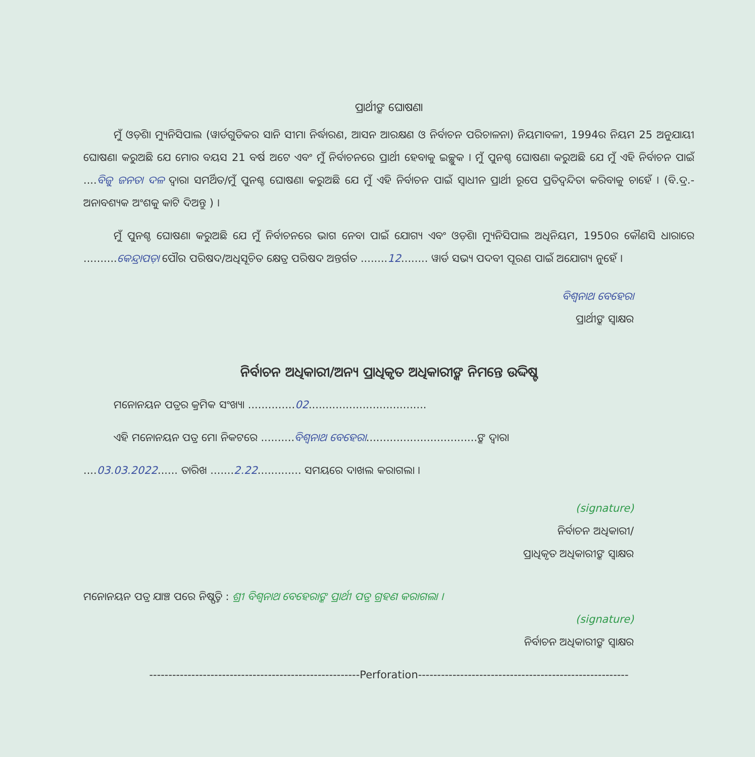ପ୍ରାର୍ଥୀଙ୍କ ଘୋଷଣା
ମୁଁ ଓଡ଼ିଶା ମ୍ୟୁନିସିପାଲ (ୱାର୍ଡଗୁଡିକର ସାନି ସୀମା ନିର୍ଦ୍ଧାରଣ, ଆସନ ଆରକ୍ଷଣ ଓ ନିର୍ବାଚନ ପରିଚାଳନା) ନିୟମାବଳୀ, 1994ର ନିୟମ 25 ଅନୁଯାୟୀ ଘୋଷଣା କରୁଅଛି ଯେ ମୋର ବୟସ 21 ବର୍ଷ ଅଟେ ଏବଂ ମୁଁ ନିର୍ବାଚନରେ ପ୍ରାର୍ଥୀ ହେବାକୁ ଇଚ୍ଛୁକ । ମୁଁ ପୁନଶ୍ଚ ଘୋଷଣା କରୁଅଛି ଯେ ମୁଁ ଏହି ନିର୍ବାଚନ ପାଇଁ ....ବିଜୁ ଜନତା ଦଳ ଦ୍ୱାରା ସମର୍ଥିତ/ମୁଁ ପୁନଶ୍ଚ ଘୋଷଣା କରୁଅଛି ଯେ ମୁଁ ଏହି ନିର୍ବାଚନ ପାଇଁ ସ୍ୱାଧୀନ ପ୍ରାର୍ଥୀ ରୂପେ ପ୍ରତିଦ୍ୱନ୍ଦିତା କରିବାକୁ ଚାହେଁ । (ବି.ଦ୍ର.-ଅନାବଶ୍ୟକ ଅଂଶକୁ କାଟି ଦିଅନ୍ତୁ ) ।
ମୁଁ ପୁନଶ୍ଚ ଘୋଷଣା କରୁଅଛି ଯେ ମୁଁ ନିର୍ବାଚନରେ ଭାଗ ନେବା ପାଇଁ ଯୋଗ୍ୟ ଏବଂ ଓଡ଼ିଶା ମ୍ୟୁନିସିପାଲ ଅଧିନିୟମ, 1950ର କୌଣସି ଧାରାରେ ..........କେନ୍ଦ୍ରାପଡ଼ା ପୌର ପରିଷଦ/ଅଧିସୂଚିତ କ୍ଷେତ୍ର ପରିଷଦ ଅନ୍ତର୍ଗତ ........12........ ୱାର୍ଡ ସଭ୍ୟ ପଦବୀ ପୂରଣ ପାଇଁ ଅଯୋଗ୍ୟ ନୁହେଁ ।
ବିଶ୍ୱନାଥ ବେହେରା
ପ୍ରାର୍ଥୀଙ୍କ ସ୍ୱାକ୍ଷର
ନିର୍ବାଚନ ଅଧିକାରୀ/ଅନ୍ୟ ପ୍ରାଧିକୃତ ଅଧିକାରୀଙ୍କ ନିମନ୍ତେ ଉଦ୍ଦିଷ୍ଟ
ମନୋନୟନ ପତ୍ରର କ୍ରମିକ ସଂଖ୍ୟା ..............02...................................
ଏହି ମନୋନୟନ ପତ୍ର ମୋ ନିକଟରେ ..........ବିଶ୍ୱନାଥ ବେହେରା.................................ଙ୍କ ଦ୍ୱାରା
....03.03.2022...... ତାରିଖ .......2.22............. ସମୟରେ ଦାଖଲ କରାଗଲା ।
(signature)
ନିର୍ବାଚନ ଅଧିକାରୀ/
ପ୍ରାଧିକୃତ ଅଧିକାରୀଙ୍କ ସ୍ୱାକ୍ଷର
ମନୋନୟନ ପତ୍ର ଯାଞ୍ଚ ପରେ ନିଷ୍ପତ୍ତି : ଶ୍ରୀ ବିଶ୍ୱନାଥ ବେହେରାଙ୍କ ପ୍ରାର୍ଥୀ ପତ୍ର ଗ୍ରହଣ କରାଗଲା ।
(signature)
ନିର୍ବାଚନ ଅଧିକାରୀଙ୍କ ସ୍ୱାକ୍ଷର
-------------------------------------------------------Perforation-------------------------------------------------------